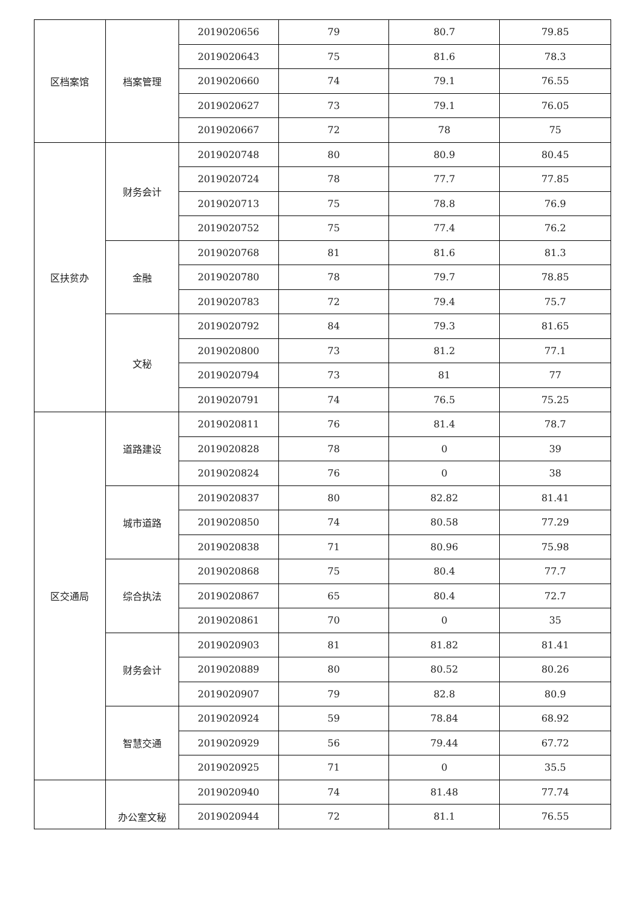| 区档案馆 | 档案管理 | 2019020656 | 79 | 80.7 | 79.85 |
| | | 2019020643 | 75 | 81.6 | 78.3 |
| | | 2019020660 | 74 | 79.1 | 76.55 |
| | | 2019020627 | 73 | 79.1 | 76.05 |
| | | 2019020667 | 72 | 78 | 75 |
| 区扶贫办 | 财务会计 | 2019020748 | 80 | 80.9 | 80.45 |
| | | 2019020724 | 78 | 77.7 | 77.85 |
| | | 2019020713 | 75 | 78.8 | 76.9 |
| | | 2019020752 | 75 | 77.4 | 76.2 |
| | 金融 | 2019020768 | 81 | 81.6 | 81.3 |
| | | 2019020780 | 78 | 79.7 | 78.85 |
| | | 2019020783 | 72 | 79.4 | 75.7 |
| | 文秘 | 2019020792 | 84 | 79.3 | 81.65 |
| | | 2019020800 | 73 | 81.2 | 77.1 |
| | | 2019020794 | 73 | 81 | 77 |
| | | 2019020791 | 74 | 76.5 | 75.25 |
| 区交通局 | 道路建设 | 2019020811 | 76 | 81.4 | 78.7 |
| | | 2019020828 | 78 | 0 | 39 |
| | | 2019020824 | 76 | 0 | 38 |
| | 城市道路 | 2019020837 | 80 | 82.82 | 81.41 |
| | | 2019020850 | 74 | 80.58 | 77.29 |
| | | 2019020838 | 71 | 80.96 | 75.98 |
| | 综合执法 | 2019020868 | 75 | 80.4 | 77.7 |
| | | 2019020867 | 65 | 80.4 | 72.7 |
| | | 2019020861 | 70 | 0 | 35 |
| | 财务会计 | 2019020903 | 81 | 81.82 | 81.41 |
| | | 2019020889 | 80 | 80.52 | 80.26 |
| | | 2019020907 | 79 | 82.8 | 80.9 |
| | 智慧交通 | 2019020924 | 59 | 78.84 | 68.92 |
| | | 2019020929 | 56 | 79.44 | 67.72 |
| | | 2019020925 | 71 | 0 | 35.5 |
| | 办公室文秘 | 2019020940 | 74 | 81.48 | 77.74 |
| | | 2019020944 | 72 | 81.1 | 76.55 |